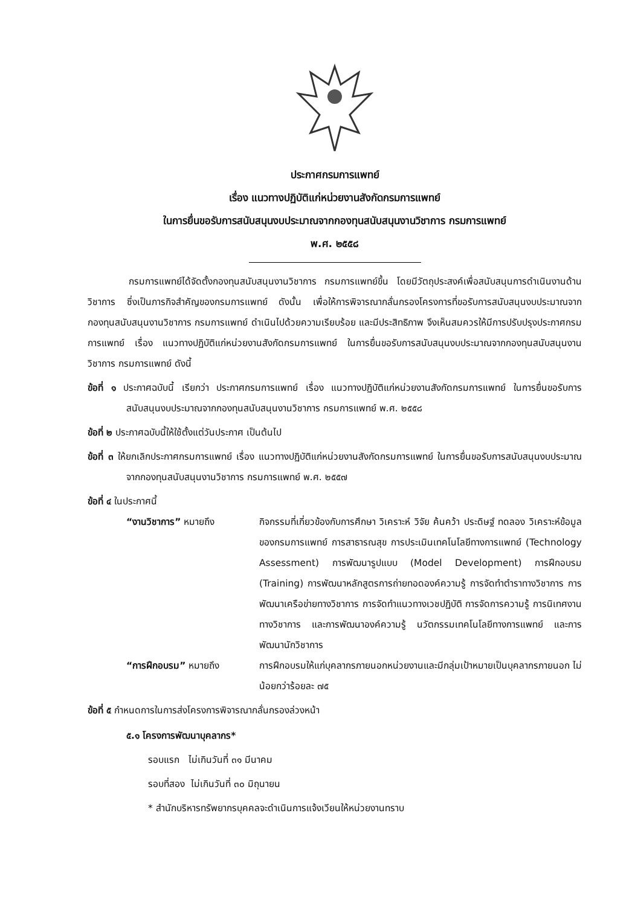ประกาศกรมการแพทย์
เรื่อง แนวทางปฏิบัติแก่หน่วยงานสังกัดกรมการแพทย์
ในการยื่นขอรับการสนับสนุนงบประมาณจากกองทุนสนับสนุนงานวิชาการ กรมการแพทย์
พ.ศ. ๒๕๕๘
กรมการแพทย์ได้จัดตั้งกองทุนสนับสนุนงานวิชาการ กรมการแพทย์ขึ้น โดยมีวัตถุประสงค์เพื่อสนับสนุนการดำเนินงานด้านวิชาการ ซึ่งเป็นภารกิจสำคัญของกรมการแพทย์ ดังนั้น เพื่อให้การพิจารณากลั่นกรองโครงการที่ขอรับการสนับสนุนงบประมาณจากกองทุนสนับสนุนงานวิชาการ กรมการแพทย์ ดำเนินไปด้วยความเรียบร้อย และมีประสิทธิภาพ จึงเห็นสมควรให้มีการปรับปรุงประกาศกรมการแพทย์ เรื่อง แนวทางปฏิบัติแก่หน่วยงานสังกัดกรมการแพทย์ ในการยื่นขอรับการสนับสนุนงบประมาณจากกองทุนสนับสนุนงานวิชาการ กรมการแพทย์ ดังนี้
ข้อที่ ๑ ประกาศฉบับนี้ เรียกว่า ประกาศกรมการแพทย์ เรื่อง แนวทางปฏิบัติแก่หน่วยงานสังกัดกรมการแพทย์ ในการยื่นขอรับการสนับสนุนงบประมาณจากกองทุนสนับสนุนงานวิชาการ กรมการแพทย์ พ.ศ. ๒๕๕๘
ข้อที่ ๒ ประกาศฉบับนี้ให้ใช้ตั้งแต่วันประกาศ เป็นต้นไป
ข้อที่ ๓ ให้ยกเลิกประกาศกรมการแพทย์ เรื่อง แนวทางปฏิบัติแก่หน่วยงานสังกัดกรมการแพทย์ ในการยื่นขอรับการสนับสนุนงบประมาณจากกองทุนสนับสนุนงานวิชาการ กรมการแพทย์ พ.ศ. ๒๕๕๗
ข้อที่ ๔ ในประกาศนี้
“งานวิชาการ” หมายถึง กิจกรรมที่เกี่ยวข้องกับการศึกษา วิเคราะห์ วิจัย ค้นคว้า ประดิษฐ์ ทดลอง วิเคราะห์ข้อมูลของกรมการแพทย์ การสาธารณสุข การประเมินเทคโนโลยีทางการแพทย์ (Technology Assessment) การพัฒนารูปแบบ (Model Development) การฝึกอบรม (Training) การพัฒนาหลักสูตรการถ่ายทอดองค์ความรู้ การจัดทำตำราทางวิชาการ การพัฒนาเครือข่ายทางวิชาการ การจัดทำแนวทางเวชปฏิบัติ การจัดการความรู้ การนิเทศงานทางวิชาการ และการพัฒนาองค์ความรู้ นวัตกรรมเทคโนโลยีทางการแพทย์ และการพัฒนานักวิชาการ
“การฝึกอบรม” หมายถึง การฝึกอบรมให้แก่บุคลากรภายนอกหน่วยงานและมีกลุ่มเป้าหมายเป็นบุคลากรภายนอก ไม่น้อยกว่าร้อยละ ๗๕
ข้อที่ ๕ กำหนดการในการส่งโครงการพิจารณากลั่นกรองล่วงหน้า
๕.๑ โครงการพัฒนาบุคลากร*
รอบแรก ไม่เกินวันที่ ๓๑ มีนาคม
รอบที่สอง ไม่เกินวันที่ ๓๐ มิถุนายน
* สำนักบริหารทรัพยากรบุคคลจะดำเนินการแจ้งเวียนให้หน่วยงานทราบ